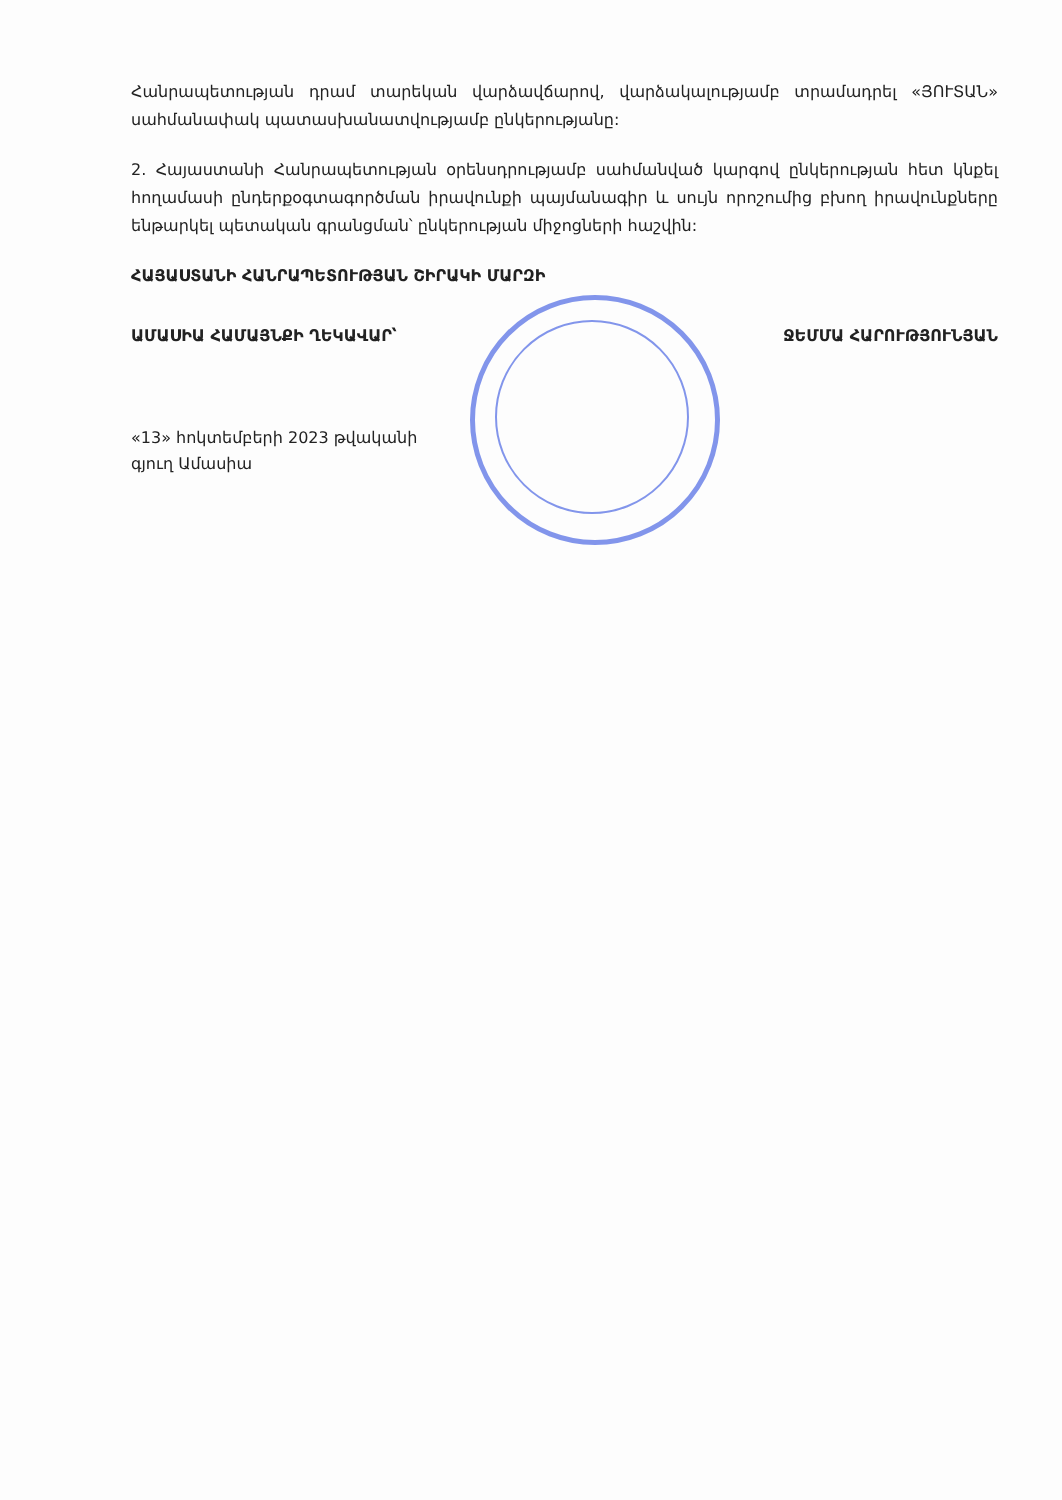Հանրապետության դրամ տարեկան վարձավճարով, վարձակալությամբ տրամադրել «ՅՈՒՏԱՆ» սահմանափակ պատասխանատվությամբ ընկերությանը:
2. Հայաստանի Հանրապետության օրենսդրությամբ սահմանված կարգով ընկերության հետ կնքել հողամասի ընդերքօգտագործման իրավունքի պայմանագիր և սույն որոշումից բխող իրավունքները ենթարկել պետական գրանցման՝ ընկերության միջոցների հաշվին:
ՀԱՅԱՍՏԱՆԻ ՀԱՆՐԱՊԵՏՈՒԹՅԱՆ ՇԻՐԱԿԻ ՄԱՐԶԻ
ԱՄԱՍԻԱ ՀԱՄԱՅՆՔԻ ՂԵԿԱՎԱՐ՝ ՋԵՄՄԱ ՀԱՐՈՒԹՅՈՒՆՅԱՆ
«13» հոկտեմբերի 2023 թվականի
գյուղ Ամասիա